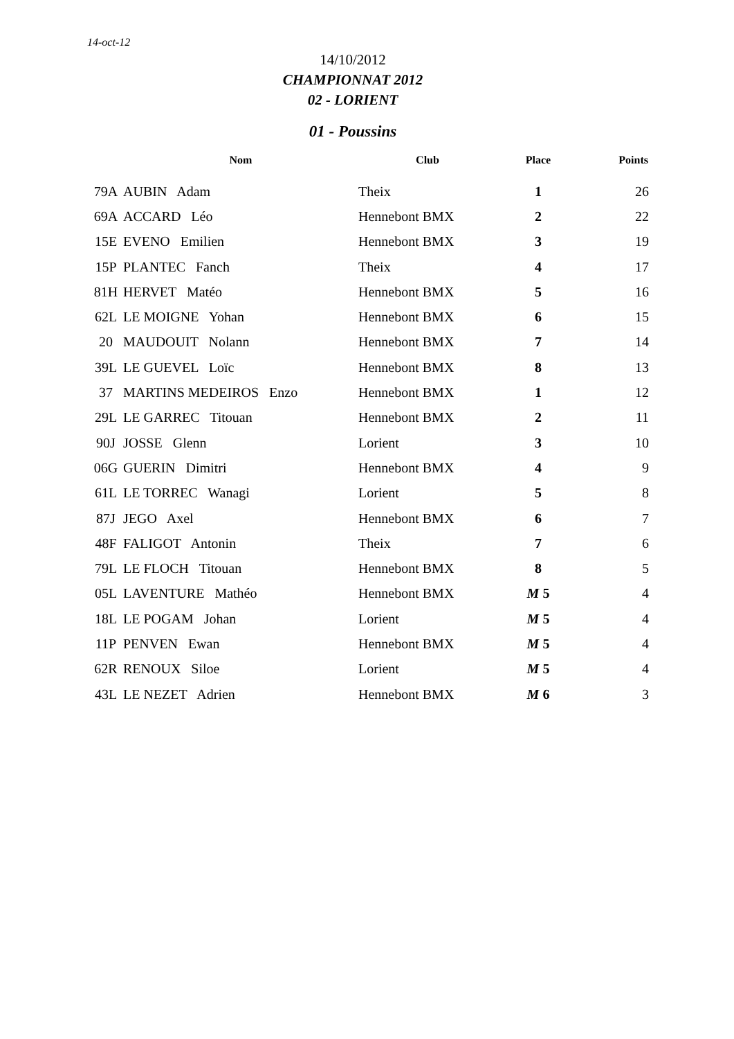14-oct-12
14/10/2012
CHAMPIONNAT 2012
02 - LORIENT
01 - Poussins
| | Nom | Club | Place | Points |
| --- | --- | --- | --- | --- |
| 79A | AUBIN Adam | Theix | 1 | 26 |
| 69A | ACCARD Léo | Hennebont BMX | 2 | 22 |
| 15E | EVENO Emilien | Hennebont BMX | 3 | 19 |
| 15P | PLANTEC Fanch | Theix | 4 | 17 |
| 81H | HERVET Matéo | Hennebont BMX | 5 | 16 |
| 62L | LE MOIGNE Yohan | Hennebont BMX | 6 | 15 |
| 20 | MAUDOUIT Nolann | Hennebont BMX | 7 | 14 |
| 39L | LE GUEVEL Loïc | Hennebont BMX | 8 | 13 |
| 37 | MARTINS MEDEIROS Enzo | Hennebont BMX | 1 | 12 |
| 29L | LE GARREC Titouan | Hennebont BMX | 2 | 11 |
| 90J | JOSSE Glenn | Lorient | 3 | 10 |
| 06G | GUERIN Dimitri | Hennebont BMX | 4 | 9 |
| 61L | LE TORREC Wanagi | Lorient | 5 | 8 |
| 87J | JEGO Axel | Hennebont BMX | 6 | 7 |
| 48F | FALIGOT Antonin | Theix | 7 | 6 |
| 79L | LE FLOCH Titouan | Hennebont BMX | 8 | 5 |
| 05L | LAVENTURE Mathéo | Hennebont BMX | M 5 | 4 |
| 18L | LE POGAM Johan | Lorient | M 5 | 4 |
| 11P | PENVEN Ewan | Hennebont BMX | M 5 | 4 |
| 62R | RENOUX Siloe | Lorient | M 5 | 4 |
| 43L | LE NEZET Adrien | Hennebont BMX | M 6 | 3 |